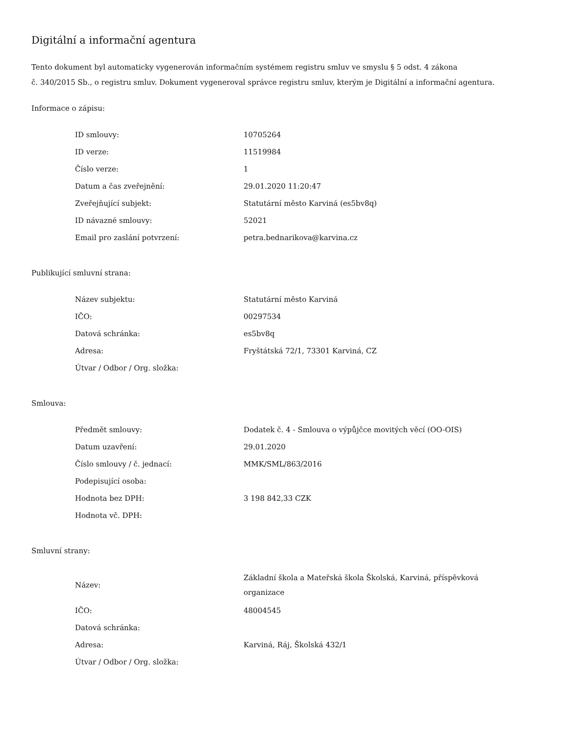Digitální a informační agentura
Tento dokument byl automaticky vygenerován informačním systémem registru smluv ve smyslu § 5 odst. 4 zákona
č. 340/2015 Sb., o registru smluv. Dokument vygeneroval správce registru smluv, kterým je Digitální a informační agentura.
Informace o zápisu:
| ID smlouvy: | 10705264 |
| ID verze: | 11519984 |
| Číslo verze: | 1 |
| Datum a čas zveřejnění: | 29.01.2020 11:20:47 |
| Zveřejňující subjekt: | Statutární město Karviná (es5bv8q) |
| ID návazné smlouvy: | 52021 |
| Email pro zaslání potvrzení: | petra.bednarikova@karvina.cz |
Publikující smluvní strana:
| Název subjektu: | Statutární město Karviná |
| IČO: | 00297534 |
| Datová schránka: | es5bv8q |
| Adresa: | Fryštátská 72/1, 73301 Karviná, CZ |
| Útvar / Odbor / Org. složka: | |
Smlouva:
| Předmět smlouvy: | Dodatek č. 4 - Smlouva o výpůjčce movitých věcí (OO-OIS) |
| Datum uzavření: | 29.01.2020 |
| Číslo smlouvy / č. jednací: | MMK/SML/863/2016 |
| Podepisující osoba: | |
| Hodnota bez DPH: | 3 198 842,33 CZK |
| Hodnota vč. DPH: | |
Smluvní strany:
| Název: | Základní škola a Mateřská škola Školská, Karviná, příspěvková organizace |
| IČO: | 48004545 |
| Datová schránka: | |
| Adresa: | Karviná, Ráj, Školská 432/1 |
| Útvar / Odbor / Org. složka: | |